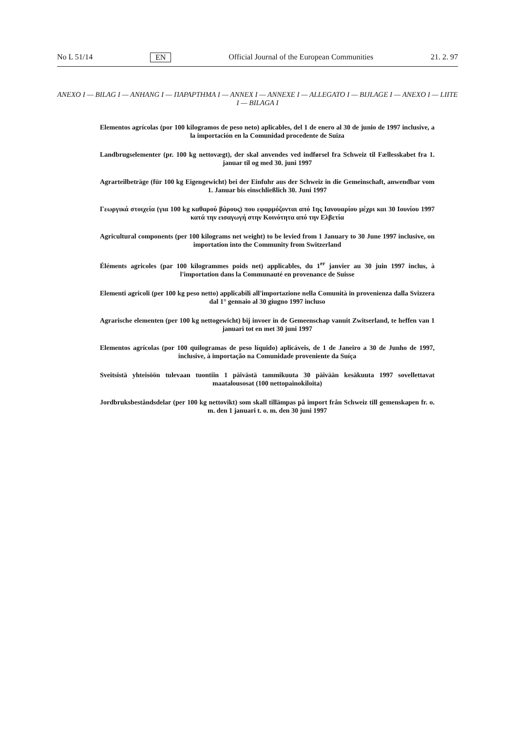No L 51/14 EN Official Journal of the European Communities 21. 2. 97
ANEXO I — BILAG I — ANHANG I — ΠΑΡΑΡΤΗΜΑ I — ANNEX I — ANNEXE I — ALLEGATO I — BIJLAGE I — ANEXO I — LIITE I — BILAGA I
Elementos agrícolas (por 100 kilogramos de peso neto) aplicables, del 1 de enero al 30 de junio de 1997 inclusive, a la importación en la Comunidad procedente de Suiza
Landbrugselementer (pr. 100 kg nettovægt), der skal anvendes ved indførsel fra Schweiz til Fællesskabet fra 1. januar til og med 30. juni 1997
Agrarteilbeträge (für 100 kg Eigengewicht) bei der Einfuhr aus der Schweiz in die Gemeinschaft, anwendbar vom 1. Januar bis einschließlich 30. Juni 1997
Γεωργικά στοιχεία (για 100 kg καθαρού βάρους) που εφαρμόζονται από 1ης Ιανουαρίου μέχρι και 30 Ιουνίου 1997 κατά την εισαγωγή στην Κοινότητα από την Ελβετία
Agricultural components (per 100 kilograms net weight) to be levied from 1 January to 30 June 1997 inclusive, on importation into the Community from Switzerland
Éléments agricoles (par 100 kilogrammes poids net) applicables, du 1<sup>er</sup> janvier au 30 juin 1997 inclus, à l'importation dans la Communauté en provenance de Suisse
Elementi agricoli (per 100 kg peso netto) applicabili all'importazione nella Comunità in provenienza dalla Svizzera dal 1° gennaio al 30 giugno 1997 incluso
Agrarische elementen (per 100 kg nettogewicht) bij invoer in de Gemeenschap vanuit Zwitserland, te heffen van 1 januari tot en met 30 juni 1997
Elementos agrícolas (por 100 quilogramas de peso líquido) aplicáveis, de 1 de Janeiro a 30 de Junho de 1997, inclusive, à importação na Comunidade proveniente da Suíça
Sveitsistä yhteisöön tulevaan tuontiin 1 päivästä tammikuuta 30 päivään kesäkuuta 1997 sovellettavat maatalousosat (100 nettopainokiloita)
Jordbruksbeståndsdelar (per 100 kg nettovikt) som skall tillämpas på import från Schweiz till gemenskapen fr. o. m. den 1 januari t. o. m. den 30 juni 1997